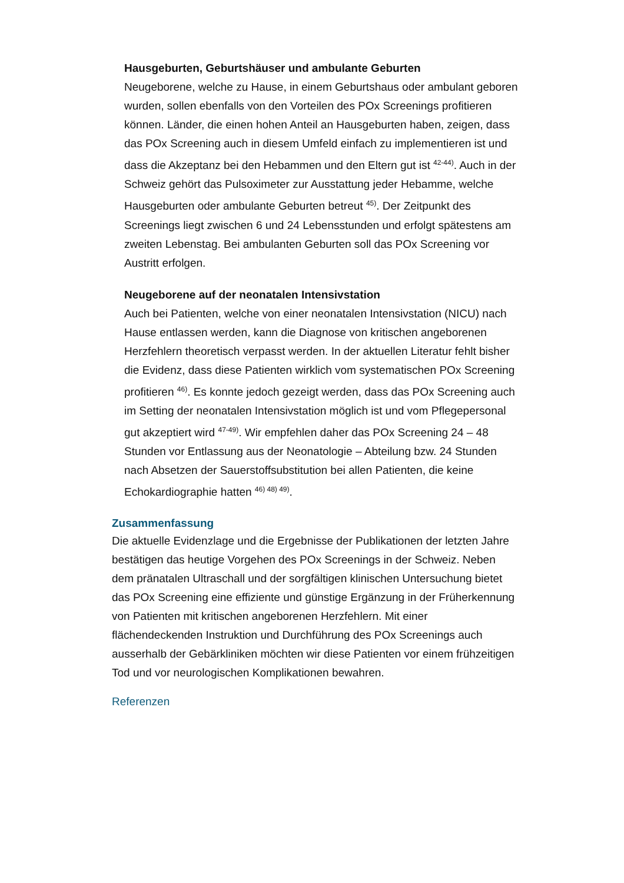Hausgeburten, Geburtshäuser und ambulante Geburten
Neugeborene, welche zu Hause, in einem Geburtshaus oder ambulant geboren wurden, sollen ebenfalls von den Vorteilen des POx Screenings profitieren können. Länder, die einen hohen Anteil an Hausgeburten haben, zeigen, dass das POx Screening auch in diesem Umfeld einfach zu implementieren ist und dass die Akzeptanz bei den Hebammen und den Eltern gut ist <sup>42-44)</sup>. Auch in der Schweiz gehört das Pulsoximeter zur Ausstattung jeder Hebamme, welche Hausgeburten oder ambulante Geburten betreut <sup>45)</sup>. Der Zeitpunkt des Screenings liegt zwischen 6 und 24 Lebensstunden und erfolgt spätestens am zweiten Lebenstag. Bei ambulanten Geburten soll das POx Screening vor Austritt erfolgen.
Neugeborene auf der neonatalen Intensivstation
Auch bei Patienten, welche von einer neonatalen Intensivstation (NICU) nach Hause entlassen werden, kann die Diagnose von kritischen angeborenen Herzfehlern theoretisch verpasst werden. In der aktuellen Literatur fehlt bisher die Evidenz, dass diese Patienten wirklich vom systematischen POx Screening profitieren <sup>46)</sup>. Es konnte jedoch gezeigt werden, dass das POx Screening auch im Setting der neonatalen Intensivstation möglich ist und vom Pflegepersonal gut akzeptiert wird <sup>47-49)</sup>. Wir empfehlen daher das POx Screening 24 – 48 Stunden vor Entlassung aus der Neonatologie – Abteilung bzw. 24 Stunden nach Absetzen der Sauerstoffsubstitution bei allen Patienten, die keine Echokardiographie hatten <sup>46) 48) 49)</sup>.
Zusammenfassung
Die aktuelle Evidenzlage und die Ergebnisse der Publikationen der letzten Jahre bestätigen das heutige Vorgehen des POx Screenings in der Schweiz. Neben dem pränatalen Ultraschall und der sorgfältigen klinischen Untersuchung bietet das POx Screening eine effiziente und günstige Ergänzung in der Früherkennung von Patienten mit kritischen angeborenen Herzfehlern. Mit einer flächendeckenden Instruktion und Durchführung des POx Screenings auch ausserhalb der Gebärkliniken möchten wir diese Patienten vor einem frühzeitigen Tod und vor neurologischen Komplikationen bewahren.
Referenzen